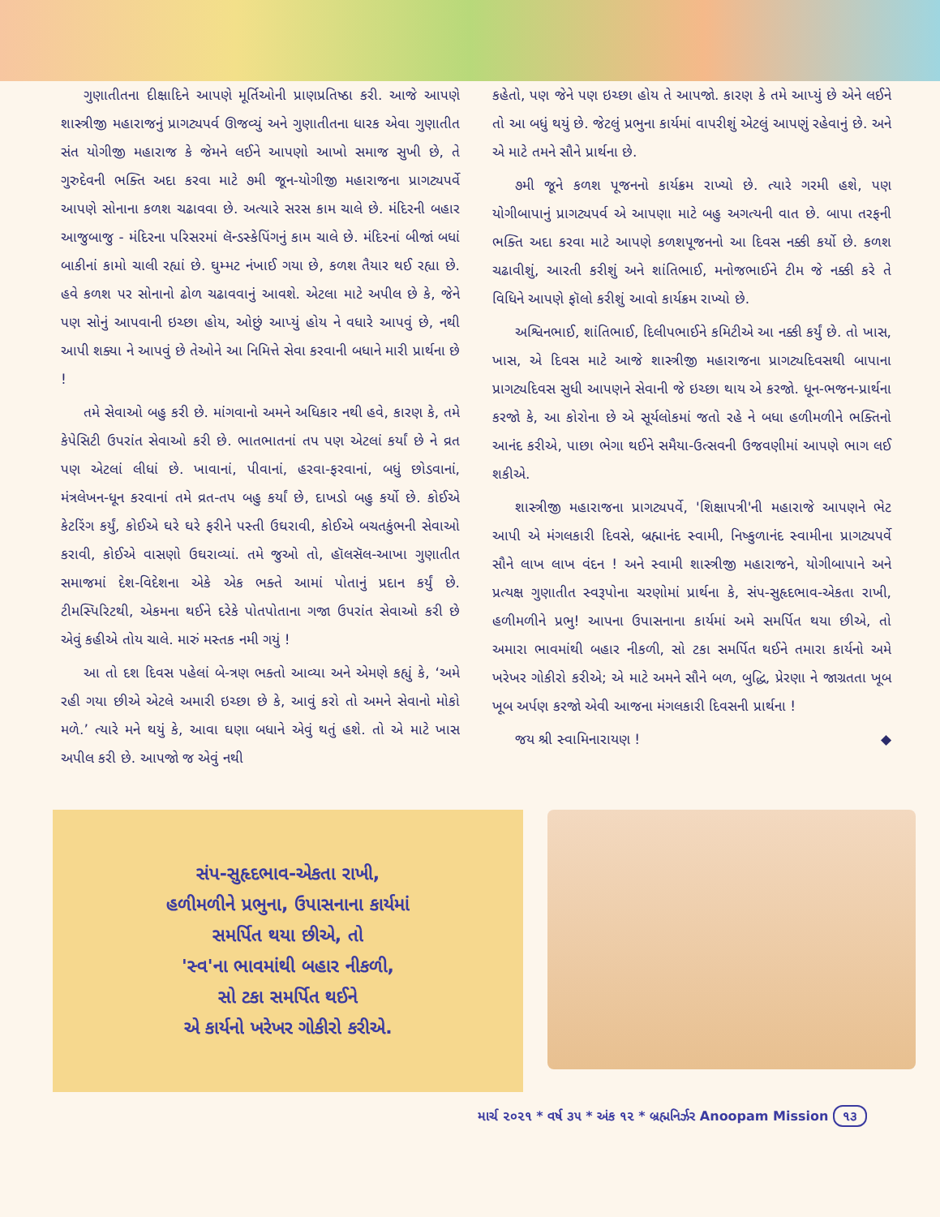ગુણાતીતના દીક્ષાદિને આપણે મૂર્તિઓની પ્રાણપ્રતિષ્ઠા કરી. આજે આપણે શાસ્ત્રીજી મહારાજનું પ્રાગટ્યપર્વ ઊજવ્યું અને ગુણાતીતના ધારક એવા ગુણાતીત સંત યોગીજી મહારાજ કે જેમને લઈને આપણો આખો સમાજ સુખી છે, તે ગુરુદેવની ભક્તિ અદા કરવા માટે ૭મી જૂન-યોગીજી મહારાજના પ્રાગટ્યપર્વે આપણે સોનાના કળશ ચઢાવવા છે. અત્યારે સરસ કામ ચાલે છે. મંદિરની બહાર આજુબાજુ - મંદિરના પરિસરમાં લૅન્ડસ્કેપિંગનું કામ ચાલે છે. મંદિરનાં બીજાં બધાં બાકીનાં કામો ચાલી રહ્યાં છે. ઘુમ્મટ નંખાઈ ગયા છે, કળશ તૈયાર થઈ રહ્યા છે. હવે કળશ પર સોનાનો ઢોળ ચઢાવવાનું આવશે. એટલા માટે અપીલ છે કે, જેને પણ સોનું આપવાની ઇચ્છા હોય, ઓછું આપ્યું હોય ને વધારે આપવું છે, નથી આપી શક્યા ને આપવું છે તેઓને આ નિમિત્તે સેવા કરવાની બધાને મારી પ્રાર્થના છે !
તમે સેવાઓ બહુ કરી છે. માંગવાનો અમને અધિકાર નથી હવે, કારણ કે, તમે કેપેસિટી ઉપરાંત સેવાઓ કરી છે. ભાતભાતનાં તપ પણ એટલાં કર્યાં છે ને વ્રત પણ એટલાં લીધાં છે. ખાવાનાં, પીવાનાં, હરવા-ફરવાનાં, બધું છોડવાનાં, મંત્રલેખન-ધૂન કરવાનાં તમે વ્રત-તપ બહુ કર્યાં છે, દાખડો બહુ કર્યો છે. કોઈએ કેટરિંગ કર્યું, કોઈએ ઘરે ઘરે ફરીને પસ્તી ઉઘરાવી, કોઈએ બચતકુંભની સેવાઓ કરાવી, કોઈએ વાસણો ઉઘરાવ્યાં. તમે જુઓ તો, હૉલસૅલ-આખા ગુણાતીત સમાજમાં દેશ-વિદેશના એકે એક ભક્તે આમાં પોતાનું પ્રદાન કર્યું છે. ટીમસ્પિરિટથી, એકમના થઈને દરેકે પોતપોતાના ગજા ઉપરાંત સેવાઓ કરી છે એવું કહીએ તોય ચાલે. મારું મસ્તક નમી ગયું !
આ તો દશ દિવસ પહેલાં બે-ત્રણ ભક્તો આવ્યા અને એમણે કહ્યું કે, ‘અમે રહી ગયા છીએ એટલે અમારી ઇચ્છા છે કે, આવું કરો તો અમને સેવાનો મોકો મળે.’ ત્યારે મને થયું કે, આવા ઘણા બધાને એવું થતું હશે. તો એ માટે ખાસ અપીલ કરી છે. આપજો જ એવું નથી
કહેતો, પણ જેને પણ ઇચ્છા હોય તે આપજો. કારણ કે તમે આપ્યું છે એને લઈને તો આ બધું થયું છે. જેટલું પ્રભુના કાર્યમાં વાપરીશું એટલું આપણું રહેવાનું છે. અને એ માટે તમને સૌને પ્રાર્થના છે.
૭મી જૂને કળશ પૂજનનો કાર્યક્રમ રાખ્યો છે. ત્યારે ગરમી હશે, પણ યોગીબાપાનું પ્રાગટ્યપર્વ એ આપણા માટે બહુ અગત્યની વાત છે. બાપા તરફની ભક્તિ અદા કરવા માટે આપણે કળશપૂજનનો આ દિવસ નક્કી કર્યો છે. કળશ ચઢાવીશું, આરતી કરીશું અને શાંતિભાઈ, મનોજભાઈને ટીમ જે નક્કી કરે તે વિધિને આપણે ફૉલો કરીશું આવો કાર્યક્રમ રાખ્યો છે.
અશ્વિનભાઈ, શાંતિભાઈ, દિલીપભાઈને કમિટીએ આ નક્કી કર્યું છે. તો ખાસ, ખાસ, એ દિવસ માટે આજે શાસ્ત્રીજી મહારાજના પ્રાગટ્યદિવસથી બાપાના પ્રાગટ્યદિવસ સુધી આપણને સેવાની જે ઇચ્છા થાય એ કરજો. ધૂન-ભજન-પ્રાર્થના કરજો કે, આ કોરોના છે એ સૂર્યલોકમાં જતો રહે ને બધા હળીમળીને ભક્તિનો આનંદ કરીએ, પાછા ભેગા થઈને સમૈયા-ઉત્સવની ઉજવણીમાં આપણે ભાગ લઈ શકીએ.
શાસ્ત્રીજી મહારાજના પ્રાગટ્યપર્વે, 'શિક્ષાપત્રી'ની મહારાજે આપણને ભેટ આપી એ મંગલકારી દિવસે, બ્રહ્માનંદ સ્વામી, નિષ્કુળાનંદ સ્વામીના પ્રાગટ્યપર્વે સૌને લાખ લાખ વંદન ! અને સ્વામી શાસ્ત્રીજી મહારાજને, યોગીબાપાને અને પ્રત્યક્ષ ગુણાતીત સ્વરૂપોના ચરણોમાં પ્રાર્થના કે, સંપ-સુહૃદભાવ-એકતા રાખી, હળીમળીને પ્રભુ! આપના ઉપાસનાના કાર્યમાં અમે સમર્પિત થયા છીએ, તો અમારા ભાવમાંથી બહાર નીકળી, સો ટકા સમર્પિત થઈને તમારા કાર્યનો અમે ખરેખર ગોકીરો કરીએ; એ માટે અમને સૌને બળ, બુદ્ધિ, પ્રેરણા ને જાગ્રતતા ખૂબ ખૂબ અર્પણ કરજો એવી આજના મંગલકારી દિવસની પ્રાર્થના !
જય શ્રી સ્વામિનારાયણ ! ◆
સંપ-સુહૃદભાવ-એકતા રાખી,
હળીમળીને પ્રભુના, ઉપાસનાના કાર્યમાં
સમર્પિત થયા છીએ, તો
'સ્વ'ના ભાવમાંથી બહાર નીકળી,
સો ટકા સમર્પિત થઈને
એ કાર્યનો ખરેખર ગોકીરો કરીએ.
માર્ચ ૨૦૨૧ * વર્ષ ૩૫ * અંક ૧૨ * બ્રહ્મનિર્ઝર Anoopam Mission ૧૩